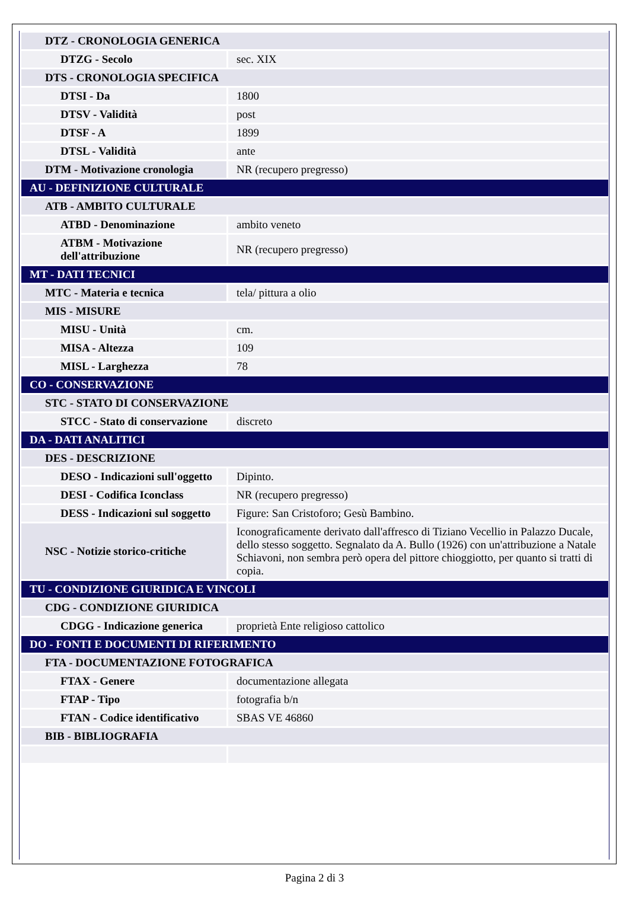| DTZ - CRONOLOGIA GENERICA | |
| DTZG - Secolo | sec. XIX |
| DTS - CRONOLOGIA SPECIFICA | |
| DTSI - Da | 1800 |
| DTSV - Validità | post |
| DTSF - A | 1899 |
| DTSL - Validità | ante |
| DTM - Motivazione cronologia | NR (recupero pregresso) |
| AU - DEFINIZIONE CULTURALE | |
| ATB - AMBITO CULTURALE | |
| ATBD - Denominazione | ambito veneto |
| ATBM - Motivazione dell'attribuzione | NR (recupero pregresso) |
| MT - DATI TECNICI | |
| MTC - Materia e tecnica | tela/ pittura a olio |
| MIS - MISURE | |
| MISU - Unità | cm. |
| MISA - Altezza | 109 |
| MISL - Larghezza | 78 |
| CO - CONSERVAZIONE | |
| STC - STATO DI CONSERVAZIONE | |
| STCC - Stato di conservazione | discreto |
| DA - DATI ANALITICI | |
| DES - DESCRIZIONE | |
| DESO - Indicazioni sull'oggetto | Dipinto. |
| DESI - Codifica Iconclass | NR (recupero pregresso) |
| DESS - Indicazioni sul soggetto | Figure: San Cristoforo; Gesù Bambino. |
| NSC - Notizie storico-critiche | Iconograficamente derivato dall'affresco di Tiziano Vecellio in Palazzo Ducale, dello stesso soggetto. Segnalato da A. Bullo (1926) con un'attribuzione a Natale Schiavoni, non sembra però opera del pittore chioggiotto, per quanto si tratti di copia. |
| TU - CONDIZIONE GIURIDICA E VINCOLI | |
| CDG - CONDIZIONE GIURIDICA | |
| CDGG - Indicazione generica | proprietà Ente religioso cattolico |
| DO - FONTI E DOCUMENTI DI RIFERIMENTO | |
| FTA - DOCUMENTAZIONE FOTOGRAFICA | |
| FTAX - Genere | documentazione allegata |
| FTAP - Tipo | fotografia b/n |
| FTAN - Codice identificativo | SBAS VE 46860 |
| BIB - BIBLIOGRAFIA | |
Pagina 2 di 3